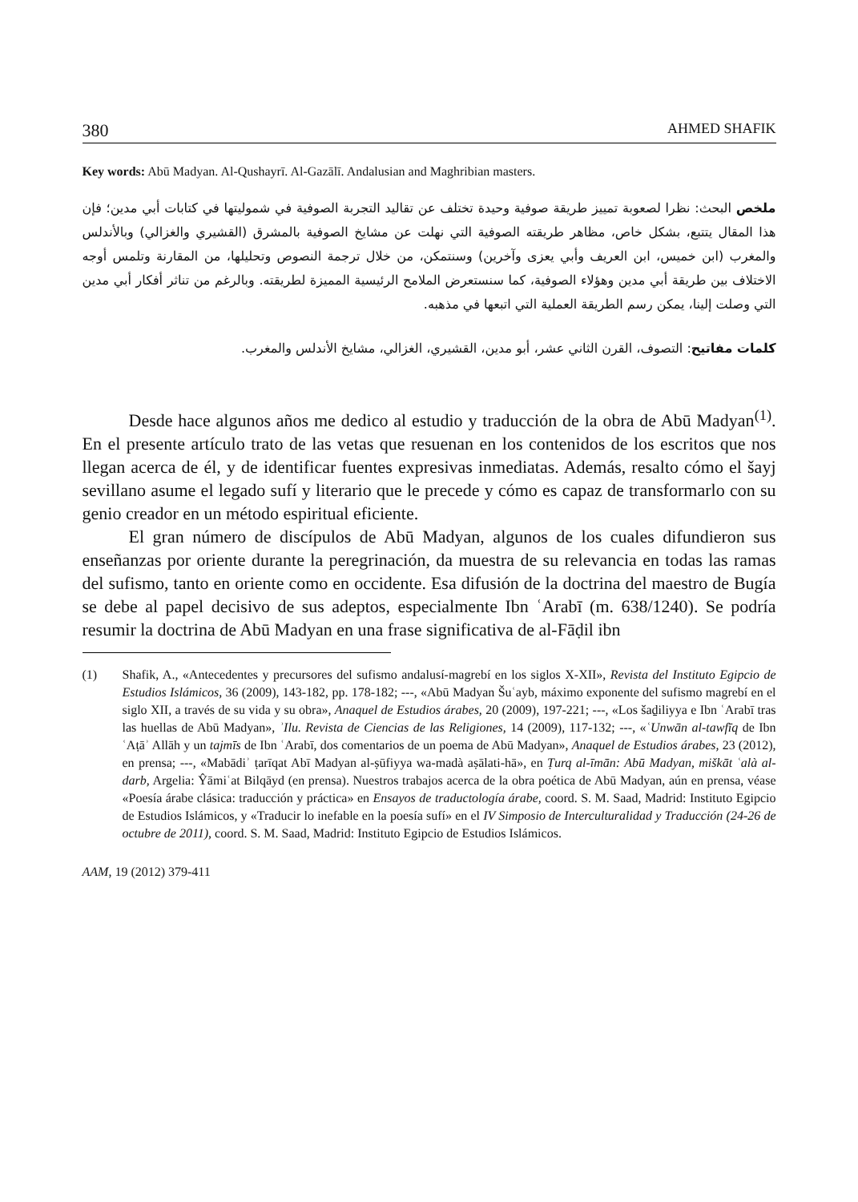380 AHMED SHAFIK
Key words: Abū Madyan. Al-Qushayrī. Al-Gazālī. Andalusian and Maghribian masters.
ملخص البحث: نظرا لصعوبة تمييز طريقة صوفية وحيدة تختلف عن تقاليد التجربة الصوفية في شموليتها في كتابات أبي مدين؛ فإن هذا المقال يتتبع، بشكل خاص، مظاهر طريقته الصوفية التي نهلت عن مشايخ الصوفية بالمشرق (القشيري والغزالي) وبالأندلس والمغرب (ابن خميس، ابن العريف وأبي يعزى وآخرين) وسنتمكن، من خلال ترجمة النصوص وتحليلها، من المقارنة وتلمس أوجه الاختلاف بين طريقة أبي مدين وهؤلاء الصوفية، كما سنستعرض الملامح الرئيسية المميزة لطريقته. وبالرغم من تناثر أفكار أبي مدين التي وصلت إلينا، يمكن رسم الطريقة العملية التي اتبعها في مذهبه.
كلمات مفاتيح: التصوف، القرن الثاني عشر، أبو مدين، القشيري، الغزالي، مشايخ الأندلس والمغرب.
Desde hace algunos años me dedico al estudio y traducción de la obra de Abū Madyan<sup>(1)</sup>. En el presente artículo trato de las vetas que resuenan en los contenidos de los escritos que nos llegan acerca de él, y de identificar fuentes expresivas inmediatas. Además, resalto cómo el šayj sevillano asume el legado sufí y literario que le precede y cómo es capaz de transformarlo con su genio creador en un método espiritual eficiente.
El gran número de discípulos de Abū Madyan, algunos de los cuales difundieron sus enseñanzas por oriente durante la peregrinación, da muestra de su relevancia en todas las ramas del sufismo, tanto en oriente como en occidente. Esa difusión de la doctrina del maestro de Bugía se debe al papel decisivo de sus adeptos, especialmente Ibn ʿArabī (m. 638/1240). Se podría resumir la doctrina de Abū Madyan en una frase significativa de al-Fāḍil ibn
(1) Shafik, A., «Antecedentes y precursores del sufismo andalusí-magrebí en los siglos X-XII», Revista del Instituto Egipcio de Estudios Islámicos, 36 (2009), 143-182, pp. 178-182; ---, «Abū Madyan Šuʿayb, máximo exponente del sufismo magrebí en el siglo XII, a través de su vida y su obra», Anaquel de Estudios árabes, 20 (2009), 197-221; ---, «Los šaḏiliyya e Ibn ʿArabī tras las huellas de Abū Madyan», ʾIlu. Revista de Ciencias de las Religiones, 14 (2009), 117-132; ---, «ʿUnwān al-tawfīq de Ibn ʿAṭāʾ Allāh y un tajmīs de Ibn ʿArabī, dos comentarios de un poema de Abū Madyan», Anaquel de Estudios árabes, 23 (2012), en prensa; ---, «Mabādiʾ ṭarīqat Abī Madyan al-ṣūfiyya wa-madà aṣālati-hā», en Ṭurq al-īmān: Abū Madyan, miškāt ʿalà al-darb, Argelia: Ŷāmiʿat Bilqāyd (en prensa). Nuestros trabajos acerca de la obra poética de Abū Madyan, aún en prensa, véase «Poesía árabe clásica: traducción y práctica» en Ensayos de traductología árabe, coord. S. M. Saad, Madrid: Instituto Egipcio de Estudios Islámicos, y «Traducir lo inefable en la poesía sufí» en el IV Simposio de Interculturalidad y Traducción (24-26 de octubre de 2011), coord. S. M. Saad, Madrid: Instituto Egipcio de Estudios Islámicos.
AAM, 19 (2012) 379-411